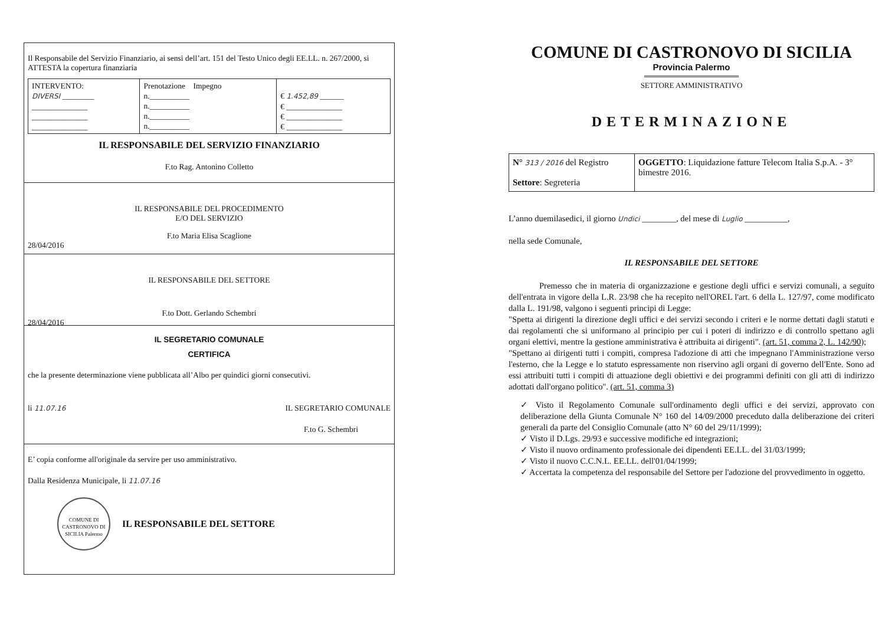Il Responsabile del Servizio Finanziario, ai sensi dell’art. 151 del Testo Unico degli EE.LL. n. 267/2000, si ATTESTA la copertura finanziaria
| INTERVENTO: DIVERSI ________ ______________ ______________ ______________ | Prenotazione Impegno n.__________ n.__________ n.__________ n.__________ | € 1.452,89 ______ € ______________ € ______________ € ______________ |
IL RESPONSABILE DEL SERVIZIO FINANZIARIO
F.to Rag. Antonino Colletto
IL RESPONSABILE DEL PROCEDIMENTO
E/O DEL SERVIZIO
F.to Maria Elisa Scaglione
28/04/2016
IL RESPONSABILE DEL SETTORE
F.to Dott. Gerlando Schembri
28/04/2016
IL SEGRETARIO COMUNALE
CERTIFICA
che la presente determinazione viene pubblicata all’Albo per quindici giorni consecutivi.
li 11.07.16 IL SEGRETARIO COMUNALE
F.to G. Schembri
E’ copia conforme all'originale da servire per uso amministrativo.
Dalla Residenza Municipale, li 11.07.16
COMUNE DI CASTRONOVO DI SICILIA Palermo
IL RESPONSABILE DEL SETTORE
COMUNE DI CASTRONOVO DI SICILIA
Provincia Palermo
SETTORE AMMINISTRATIVO
DETERMINAZIONE
| N° 313 / 2016 del Registro Settore : Segreteria | OGGETTO : Liquidazione fatture Telecom Italia S.p.A. - 3° bimestre 2016. |
L’anno duemilasedici, il giorno Undici ________, del mese di Luglio __________,
nella sede Comunale,
IL RESPONSABILE DEL SETTORE
Premesso che in materia di organizzazione e gestione degli uffici e servizi comunali, a seguito dell'entrata in vigore della L.R. 23/98 che ha recepito nell'OREL l'art. 6 della L. 127/97, come modificato dalla L. 191/98, valgono i seguenti principi di Legge:
"Spetta ai dirigenti la direzione degli uffici e dei servizi secondo i criteri e le norme dettati dagli statuti e dai regolamenti che si uniformano al principio per cui i poteri di indirizzo e di controllo spettano agli organi elettivi, mentre la gestione amministrativa è attribuita ai dirigenti". (art. 51, comma 2, L. 142/90);
"Spettano ai dirigenti tutti i compiti, compresa l'adozione di atti che impegnano l'Amministrazione verso l'esterno, che la Legge e lo statuto espressamente non riservino agli organi di governo dell'Ente. Sono ad essi attribuiti tutti i compiti di attuazione degli obiettivi e dei programmi definiti con gli atti di indirizzo adottati dall'organo politico". (art. 51, comma 3)
✓ Visto il Regolamento Comunale sull'ordinamento degli uffici e dei servizi, approvato con deliberazione della Giunta Comunale N° 160 del 14/09/2000 preceduto dalla deliberazione dei criteri generali da parte del Consiglio Comunale (atto N° 60 del 29/11/1999);
✓ Visto il D.Lgs. 29/93 e successive modifiche ed integrazioni;
✓ Visto il nuovo ordinamento professionale dei dipendenti EE.LL. del 31/03/1999;
✓ Visto il nuovo C.C.N.L. EE.LL. dell'01/04/1999;
✓ Accertata la competenza del responsabile del Settore per l'adozione del provvedimento in oggetto.